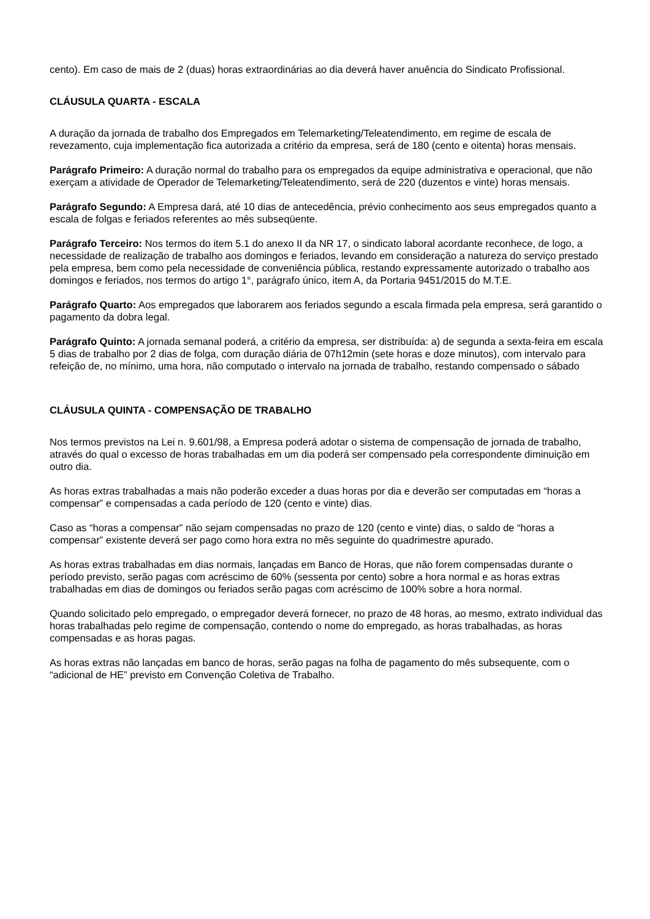cento). Em caso de mais de 2 (duas) horas extraordinárias ao dia deverá haver anuência do Sindicato Profissional.
CLÁUSULA QUARTA - ESCALA
A duração da jornada de trabalho dos Empregados em Telemarketing/Teleatendimento, em regime de escala de revezamento, cuja implementação fica autorizada a critério da empresa, será de 180 (cento e oitenta) horas mensais.
Parágrafo Primeiro: A duração normal do trabalho para os empregados da equipe administrativa e operacional, que não exerçam a atividade de Operador de Telemarketing/Teleatendimento, será de 220 (duzentos e vinte) horas mensais.
Parágrafo Segundo: A Empresa dará, até 10 dias de antecedência, prévio conhecimento aos seus empregados quanto a escala de folgas e feriados referentes ao mês subseqüente.
Parágrafo Terceiro: Nos termos do item 5.1 do anexo II da NR 17, o sindicato laboral acordante reconhece, de logo, a necessidade de realização de trabalho aos domingos e feriados, levando em consideração a natureza do serviço prestado pela empresa, bem como pela necessidade de conveniência pública, restando expressamente autorizado o trabalho aos domingos e feriados, nos termos do artigo 1°, parágrafo único, item A, da Portaria 9451/2015 do M.T.E.
Parágrafo Quarto: Aos empregados que laborarem aos feriados segundo a escala firmada pela empresa, será garantido o pagamento da dobra legal.
Parágrafo Quinto: A jornada semanal poderá, a critério da empresa, ser distribuída: a) de segunda a sexta-feira em escala 5 dias de trabalho por 2 dias de folga, com duração diária de 07h12min (sete horas e doze minutos), com intervalo para refeição de, no mínimo, uma hora, não computado o intervalo na jornada de trabalho, restando compensado o sábado
CLÁUSULA QUINTA - COMPENSAÇÃO DE TRABALHO
Nos termos previstos na Lei n. 9.601/98, a Empresa poderá adotar o sistema de compensação de jornada de trabalho, através do qual o excesso de horas trabalhadas em um dia poderá ser compensado pela correspondente diminuição em outro dia.
As horas extras trabalhadas a mais não poderão exceder a duas horas por dia e deverão ser computadas em “horas a compensar” e compensadas a cada período de 120 (cento e vinte) dias.
Caso as “horas a compensar” não sejam compensadas no prazo de 120 (cento e vinte) dias, o saldo de “horas a compensar” existente deverá ser pago como hora extra no mês seguinte do quadrimestre apurado.
As horas extras trabalhadas em dias normais, lançadas em Banco de Horas, que não forem compensadas durante o período previsto, serão pagas com acréscimo de 60% (sessenta por cento) sobre a hora normal e as horas extras trabalhadas em dias de domingos ou feriados serão pagas com acréscimo de 100% sobre a hora normal.
Quando solicitado pelo empregado, o empregador deverá fornecer, no prazo de 48 horas, ao mesmo, extrato individual das horas trabalhadas pelo regime de compensação, contendo o nome do empregado, as horas trabalhadas, as horas compensadas e as horas pagas.
As horas extras não lançadas em banco de horas, serão pagas na folha de pagamento do mês subsequente, com o “adicional de HE” previsto em Convenção Coletiva de Trabalho.